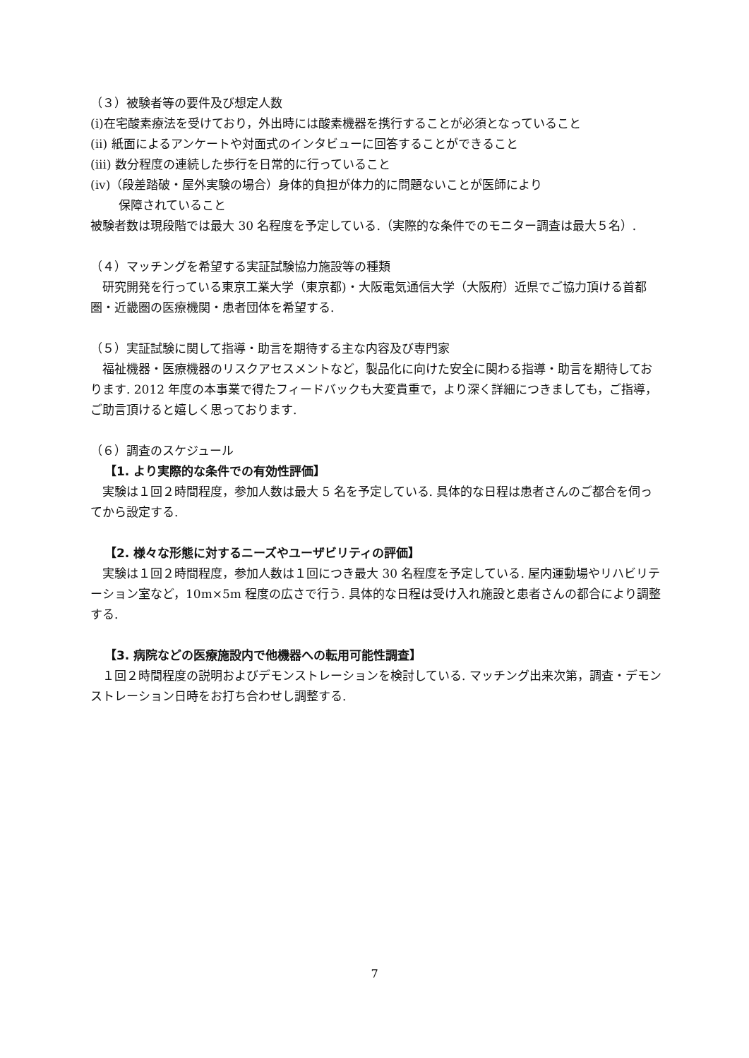（３）被験者等の要件及び想定人数
(i)在宅酸素療法を受けており，外出時には酸素機器を携行することが必須となっていること
(ii) 紙面によるアンケートや対面式のインタビューに回答することができること
(iii) 数分程度の連続した歩行を日常的に行っていること
(iv)（段差踏破・屋外実験の場合）身体的負担が体力的に問題ないことが医師により
保障されていること
被験者数は現段階では最大 30 名程度を予定している.（実際的な条件でのモニター調査は最大５名）.
（４）マッチングを希望する実証試験協力施設等の種類
　研究開発を行っている東京工業大学（東京都)・大阪電気通信大学（大阪府）近県でご協力頂ける首都圏・近畿圏の医療機関・患者団体を希望する.
（５）実証試験に関して指導・助言を期待する主な内容及び専門家
　福祉機器・医療機器のリスクアセスメントなど，製品化に向けた安全に関わる指導・助言を期待しております. 2012 年度の本事業で得たフィードバックも大変貴重で，より深く詳細につきましても，ご指導，ご助言頂けると嬉しく思っております.
（６）調査のスケジュール
【1. より実際的な条件での有効性評価】
　実験は１回２時間程度，参加人数は最大 5 名を予定している. 具体的な日程は患者さんのご都合を伺ってから設定する.
【2. 様々な形態に対するニーズやユーザビリティの評価】
　実験は１回２時間程度，参加人数は１回につき最大 30 名程度を予定している. 屋内運動場やリハビリテーション室など，10m×5m 程度の広さで行う. 具体的な日程は受け入れ施設と患者さんの都合により調整する.
【3. 病院などの医療施設内で他機器への転用可能性調査】
　１回２時間程度の説明およびデモンストレーションを検討している. マッチング出来次第，調査・デモンストレーション日時をお打ち合わせし調整する.
7